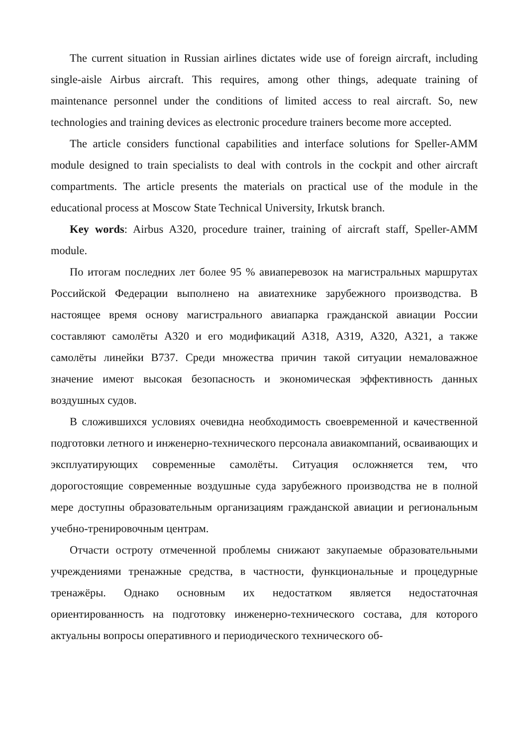The current situation in Russian airlines dictates wide use of foreign aircraft, including single-aisle Airbus aircraft. This requires, among other things, adequate training of maintenance personnel under the conditions of limited access to real aircraft. So, new technologies and training devices as electronic procedure trainers become more accepted.
The article considers functional capabilities and interface solutions for Speller-AMM module designed to train specialists to deal with controls in the cockpit and other aircraft compartments. The article presents the materials on practical use of the module in the educational process at Moscow State Technical University, Irkutsk branch.
Key words: Airbus A320, procedure trainer, training of aircraft staff, Speller-AMM module.
По итогам последних лет более 95 % авиаперевозок на магистральных маршрутах Российской Федерации выполнено на авиатехнике зарубежного производства. В настоящее время основу магистрального авиапарка гражданской авиации России составляют самолёты А320 и его модификаций А318, А319, А320, А321, а также самолёты линейки В737. Среди множества причин такой ситуации немаловажное значение имеют высокая безопасность и экономическая эффективность данных воздушных судов.
В сложившихся условиях очевидна необходимость своевременной и качественной подготовки летного и инженерно-технического персонала авиакомпаний, осваивающих и эксплуатирующих современные самолёты. Ситуация осложняется тем, что дорогостоящие современные воздушные суда зарубежного производства не в полной мере доступны образовательным организациям гражданской авиации и региональным учебно-тренировочным центрам.
Отчасти остроту отмеченной проблемы снижают закупаемые образовательными учреждениями тренажные средства, в частности, функциональные и процедурные тренажёры. Однако основным их недостатком является недостаточная ориентированность на подготовку инженерно-технического состава, для которого актуальны вопросы оперативного и периодического технического об-